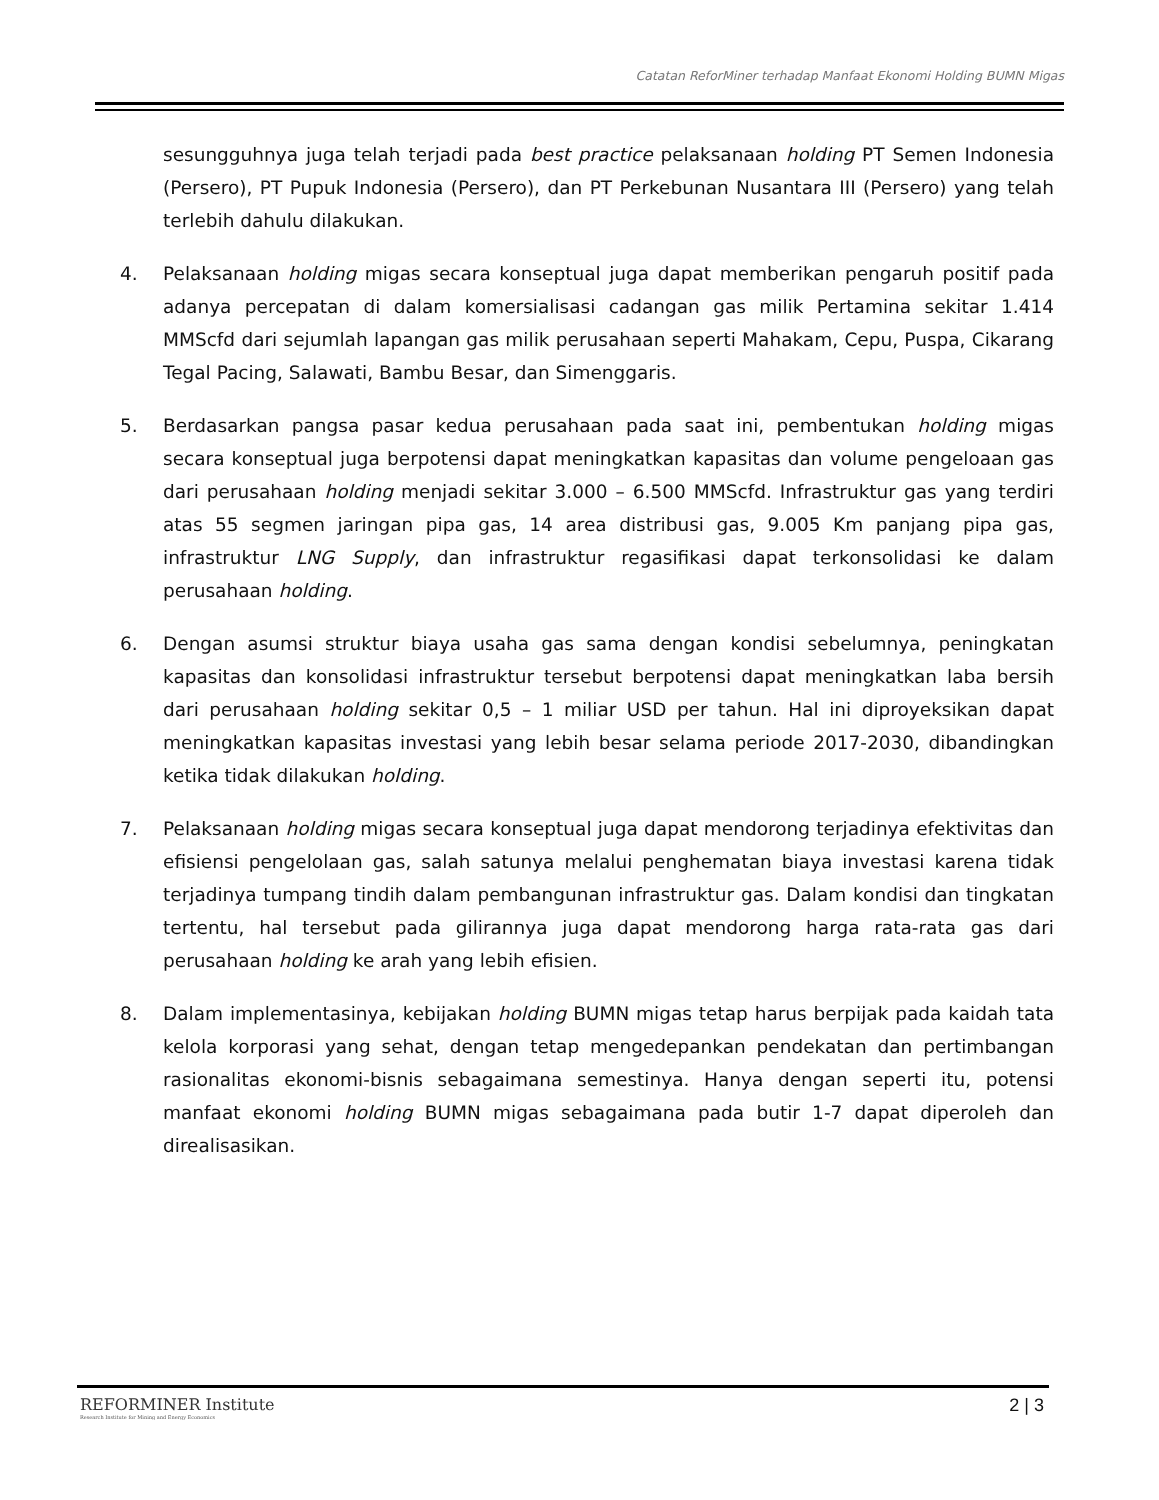Catatan ReforMiner terhadap Manfaat Ekonomi Holding BUMN Migas
sesungguhnya juga telah terjadi pada best practice pelaksanaan holding PT Semen Indonesia (Persero), PT Pupuk Indonesia (Persero), dan PT Perkebunan Nusantara III (Persero) yang telah terlebih dahulu dilakukan.
4. Pelaksanaan holding migas secara konseptual juga dapat memberikan pengaruh positif pada adanya percepatan di dalam komersialisasi cadangan gas milik Pertamina sekitar 1.414 MMScfd dari sejumlah lapangan gas milik perusahaan seperti Mahakam, Cepu, Puspa, Cikarang Tegal Pacing, Salawati, Bambu Besar, dan Simenggaris.
5. Berdasarkan pangsa pasar kedua perusahaan pada saat ini, pembentukan holding migas secara konseptual juga berpotensi dapat meningkatkan kapasitas dan volume pengeloaan gas dari perusahaan holding menjadi sekitar 3.000 – 6.500 MMScfd. Infrastruktur gas yang terdiri atas 55 segmen jaringan pipa gas, 14 area distribusi gas, 9.005 Km panjang pipa gas, infrastruktur LNG Supply, dan infrastruktur regasifikasi dapat terkonsolidasi ke dalam perusahaan holding.
6. Dengan asumsi struktur biaya usaha gas sama dengan kondisi sebelumnya, peningkatan kapasitas dan konsolidasi infrastruktur tersebut berpotensi dapat meningkatkan laba bersih dari perusahaan holding sekitar 0,5 – 1 miliar USD per tahun. Hal ini diproyeksikan dapat meningkatkan kapasitas investasi yang lebih besar selama periode 2017-2030, dibandingkan ketika tidak dilakukan holding.
7. Pelaksanaan holding migas secara konseptual juga dapat mendorong terjadinya efektivitas dan efisiensi pengelolaan gas, salah satunya melalui penghematan biaya investasi karena tidak terjadinya tumpang tindih dalam pembangunan infrastruktur gas. Dalam kondisi dan tingkatan tertentu, hal tersebut pada gilirannya juga dapat mendorong harga rata-rata gas dari perusahaan holding ke arah yang lebih efisien.
8. Dalam implementasinya, kebijakan holding BUMN migas tetap harus berpijak pada kaidah tata kelola korporasi yang sehat, dengan tetap mengedepankan pendekatan dan pertimbangan rasionalitas ekonomi-bisnis sebagaimana semestinya. Hanya dengan seperti itu, potensi manfaat ekonomi holding BUMN migas sebagaimana pada butir 1-7 dapat diperoleh dan direalisasikan.
REFORMINER Institute
Research Institute for Mining and Energy Economics
2 | 3